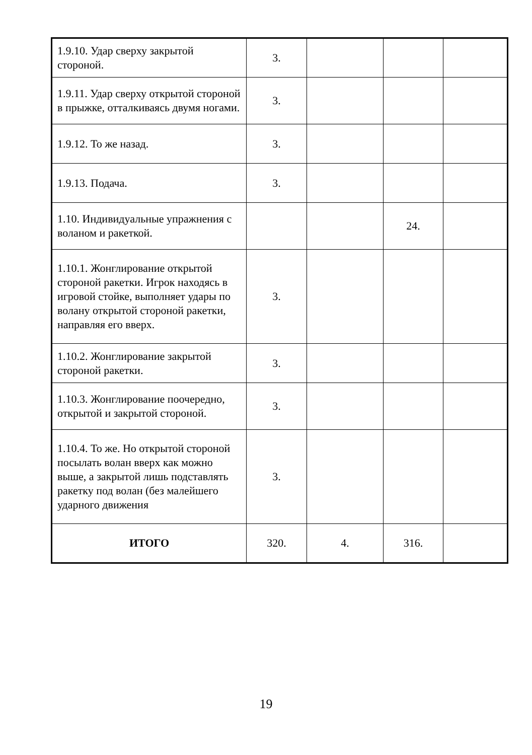| 1.9.10. Удар сверху закрытой стороной. | 3. | | | |
| 1.9.11. Удар сверху открытой стороной в прыжке, отталкиваясь двумя ногами. | 3. | | | |
| 1.9.12. То же назад. | 3. | | | |
| 1.9.13. Подача. | 3. | | | |
| 1.10. Индивидуальные упражнения с воланом и ракеткой. | | | 24. | |
| 1.10.1. Жонглирование открытой стороной ракетки. Игрок находясь в игровой стойке, выполняет удары по волану открытой стороной ракетки, направляя его вверх. | 3. | | | |
| 1.10.2. Жонглирование закрытой стороной ракетки. | 3. | | | |
| 1.10.3. Жонглирование поочередно, открытой и закрытой стороной. | 3. | | | |
| 1.10.4. То же. Но открытой стороной посылать волан вверх как можно выше, а закрытой лишь подставлять ракетку под волан (без малейшего ударного движения | 3. | | | |
| ИТОГО | 320. | 4. | 316. | |
19